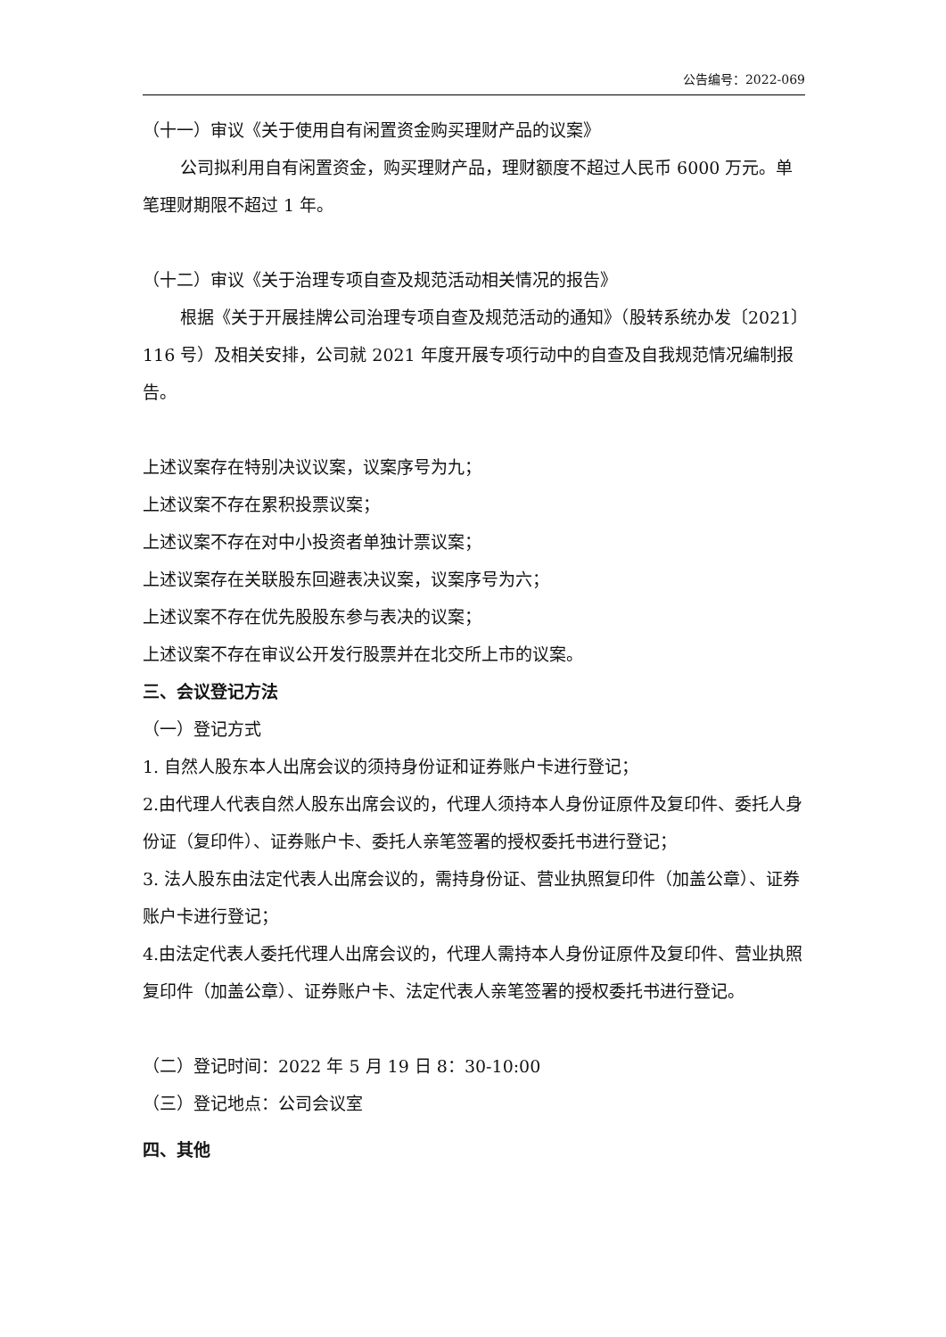公告编号：2022-069
（十一）审议《关于使用自有闲置资金购买理财产品的议案》
公司拟利用自有闲置资金，购买理财产品，理财额度不超过人民币 6000 万元。单笔理财期限不超过 1 年。
（十二）审议《关于治理专项自查及规范活动相关情况的报告》
根据《关于开展挂牌公司治理专项自查及规范活动的通知》（股转系统办发〔2021〕116 号）及相关安排，公司就 2021 年度开展专项行动中的自查及自我规范情况编制报告。
上述议案存在特别决议议案，议案序号为九；
上述议案不存在累积投票议案；
上述议案不存在对中小投资者单独计票议案；
上述议案存在关联股东回避表决议案，议案序号为六；
上述议案不存在优先股股东参与表决的议案；
上述议案不存在审议公开发行股票并在北交所上市的议案。
三、会议登记方法
（一）登记方式
1. 自然人股东本人出席会议的须持身份证和证券账户卡进行登记；
2.由代理人代表自然人股东出席会议的，代理人须持本人身份证原件及复印件、委托人身份证（复印件）、证券账户卡、委托人亲笔签署的授权委托书进行登记；
3. 法人股东由法定代表人出席会议的，需持身份证、营业执照复印件（加盖公章）、证券账户卡进行登记；
4.由法定代表人委托代理人出席会议的，代理人需持本人身份证原件及复印件、营业执照复印件（加盖公章）、证券账户卡、法定代表人亲笔签署的授权委托书进行登记。
（二）登记时间：2022 年 5 月 19 日 8：30-10:00
（三）登记地点：公司会议室
四、其他